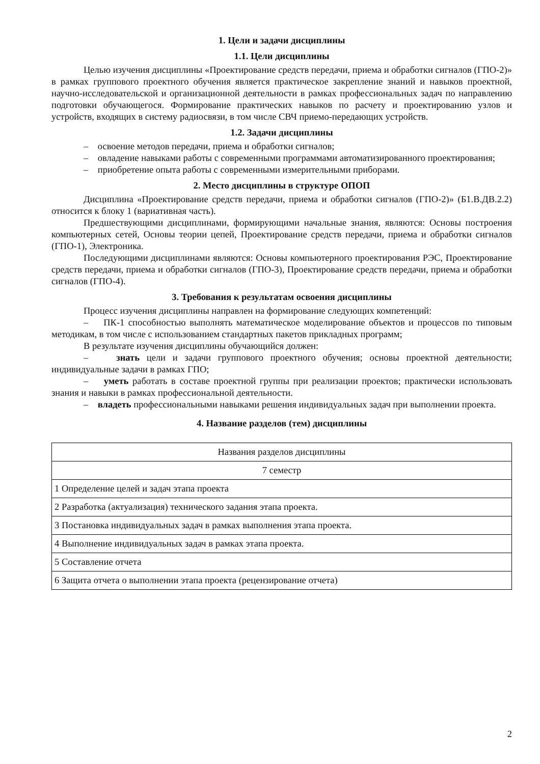1. Цели и задачи дисциплины
1.1. Цели дисциплины
Целью изучения дисциплины «Проектирование средств передачи, приема и обработки сигналов (ГПО-2)» в рамках группового проектного обучения является практическое закрепление знаний и навыков проектной, научно-исследовательской и организационной деятельности в рамках профессиональных задач по направлению подготовки обучающегося. Формирование практических навыков по расчету и проектированию узлов и устройств, входящих в систему радиосвязи, в том числе СВЧ приемо-передающих устройств.
1.2. Задачи дисциплины
– освоение методов передачи, приема и обработки сигналов;
– овладение навыками работы с современными программами автоматизированного проектирования;
– приобретение опыта работы с современными измерительными приборами.
2. Место дисциплины в структуре ОПОП
Дисциплина «Проектирование средств передачи, приема и обработки сигналов (ГПО-2)» (Б1.В.ДВ.2.2) относится к блоку 1 (вариативная часть).
Предшествующими дисциплинами, формирующими начальные знания, являются: Основы построения компьютерных сетей, Основы теории цепей, Проектирование средств передачи, приема и обработки сигналов (ГПО-1), Электроника.
Последующими дисциплинами являются: Основы компьютерного проектирования РЭС, Проектирование средств передачи, приема и обработки сигналов (ГПО-3), Проектирование средств передачи, приема и обработки сигналов (ГПО-4).
3. Требования к результатам освоения дисциплины
Процесс изучения дисциплины направлен на формирование следующих компетенций:
– ПК-1 способностью выполнять математическое моделирование объектов и процессов по типовым методикам, в том числе с использованием стандартных пакетов прикладных программ;
В результате изучения дисциплины обучающийся должен:
– знать цели и задачи группового проектного обучения; основы проектной деятельности; индивидуальные задачи в рамках ГПО;
– уметь работать в составе проектной группы при реализации проектов; практически использовать знания и навыки в рамках профессиональной деятельности.
– владеть профессиональными навыками решения индивидуальных задач при выполнении проекта.
4. Название разделов (тем) дисциплины
| Названия разделов дисциплины |
| 7 семестр |
| 1 Определение целей и задач этапа проекта |
| 2 Разработка (актуализация) технического задания этапа проекта. |
| 3 Постановка индивидуальных задач в рамках выполнения этапа проекта. |
| 4 Выполнение индивидуальных задач в рамках этапа проекта. |
| 5 Составление отчета |
| 6 Защита отчета о выполнении этапа проекта (рецензирование отчета) |
2